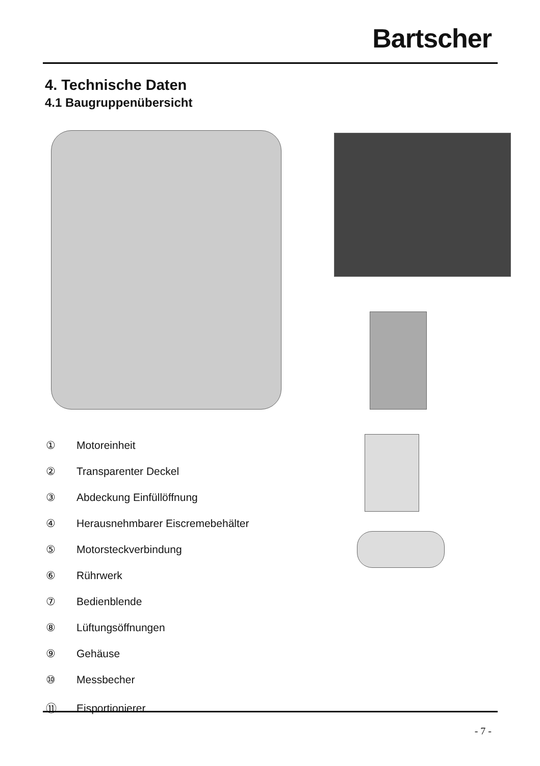Bartscher
4. Technische Daten
4.1 Baugruppenübersicht
① Motoreinheit
② Transparenter Deckel
③ Abdeckung Einfüllöffnung
④ Herausnehmbarer Eiscremebehälter
⑤ Motorsteckverbindung
⑥ Rührwerk
⑦ Bedienblende
⑧ Lüftungsöffnungen
⑨ Gehäuse
⑩ Messbecher
⑪ Eisportionierer
- 7 -